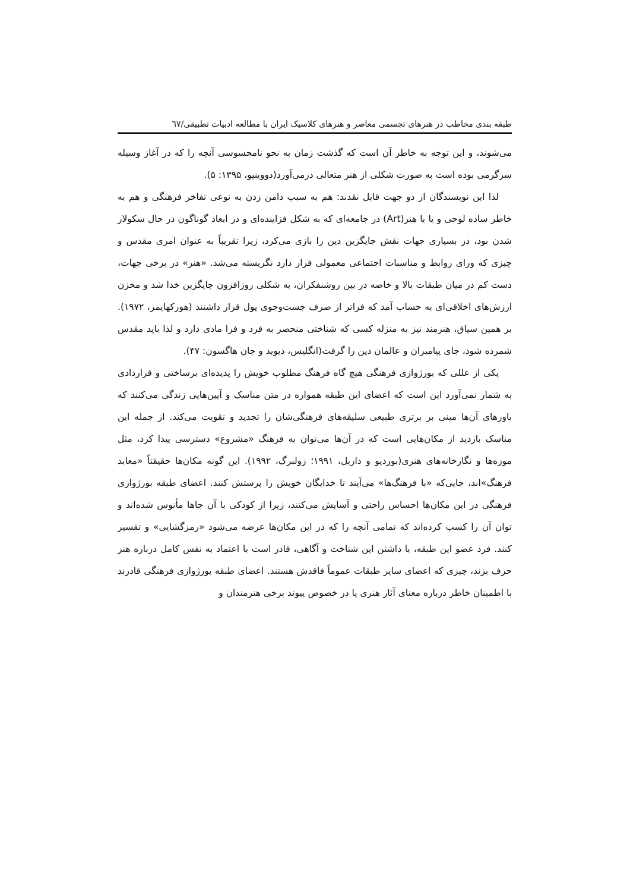طبقه بندی مخاطب در هنرهای تجسمی معاصر و هنرهای کلاسیک ایران با مطالعه ادبیات تطبیقی/٦٧
می‌شوند، و این توجه به خاطر آن است که گذشت زمان به نحو نامحسوسی آنچه را که در آغاز وسیله سرگرمی بوده است به صورت شکلی از هنر متعالی درمی‌آورد(دووینیو، ۱۳۹۵: ۵).
لذا این نویسندگان از دو جهت قابل نقدند: هم به سبب دامن زدن به نوعی تفاخر فرهنگی و هم به خاطر ساده لوحی و یا با هنر(Art) در جامعه‌ای که به شکل فزاینده‌ای و در ابعاد گوناگون در حال سکولار شدن بود، در بسیاری جهات نقش جایگزین دین را بازی می‌کرد، زیرا تقریباً به عنوان امری مقدس و چیزی که ورای روابط و مناسبات اجتماعی معمولی قرار دارد نگریسته می‌شد. «هنر» در برخی جهات، دست کم در میان طبقات بالا و خاصه در بین روشنفکران، به شکلی روزافزون جایگزین خدا شد و مخزن ارزش‌های اخلاقی‌ای به حساب آمد که فراتر از صرف جست‌وجوی پول قرار داشتند (هورکهایمر، ۱۹۷۲). بر همین سیاق، هنرمند نیز به منزله کسی که شناختی منحصر به فرد و فرا مادی دارد و لذا باید مقدس شمرده شود، جای پیامبران و عالمان دین را گرفت(انگلیس، دیوید و جان هاگسون: ۴۷).
یکی از عللی که بورژوازی فرهنگی هیچ گاه فرهنگ مطلوب خویش را پدیده‌ای برساختی و قراردادی به شمار نمی‌آورد این است که اعضای این طبقه همواره در متن مناسک و آیین‌هایی زندگی می‌کنند که باورهای آن‌ها مبنی بر برتری طبیعی سلیقه‌های فرهنگی‌شان را تجدید و تقویت می‌کند. از جمله این مناسک بازدید از مکان‌هایی است که در آن‌ها می‌توان به فرهنگ «مشروع» دسترسی پیدا کرد، مثل موزه‌ها و نگارخانه‌های هنری(بوردیو و داربل، ۱۹۹۱؛ زولبرگ، ۱۹۹۲). این گونه مکان‌ها حقیقتاً «معابد فرهنگ»اند، جایی‌که «با فرهنگ‌ها» می‌آیند تا خدایگان خویش را پرستش کنند. اعضای طبقه بورژوازی فرهنگی در این مکان‌ها احساس راحتی و آسایش می‌کنند، زیرا از کودکی با آن جاها مأنوس شده‌اند و توان آن را کسب کرده‌اند که تمامی آنچه را که در این مکان‌ها عرضه می‌شود «رمزگشایی» و تفسیر کنند. فرد عضو این طبقه، با داشتن این شناخت و آگاهی، قادر است با اعتماد به نفس کامل درباره هنر حرف بزند، چیزی که اعضای سایر طبقات عموماً فاقدش هستند. اعضای طبقه بورژوازی فرهنگی قادرند با اطمینان خاطر درباره معنای آثار هنری یا در خصوص پیوند برخی هنرمندان و